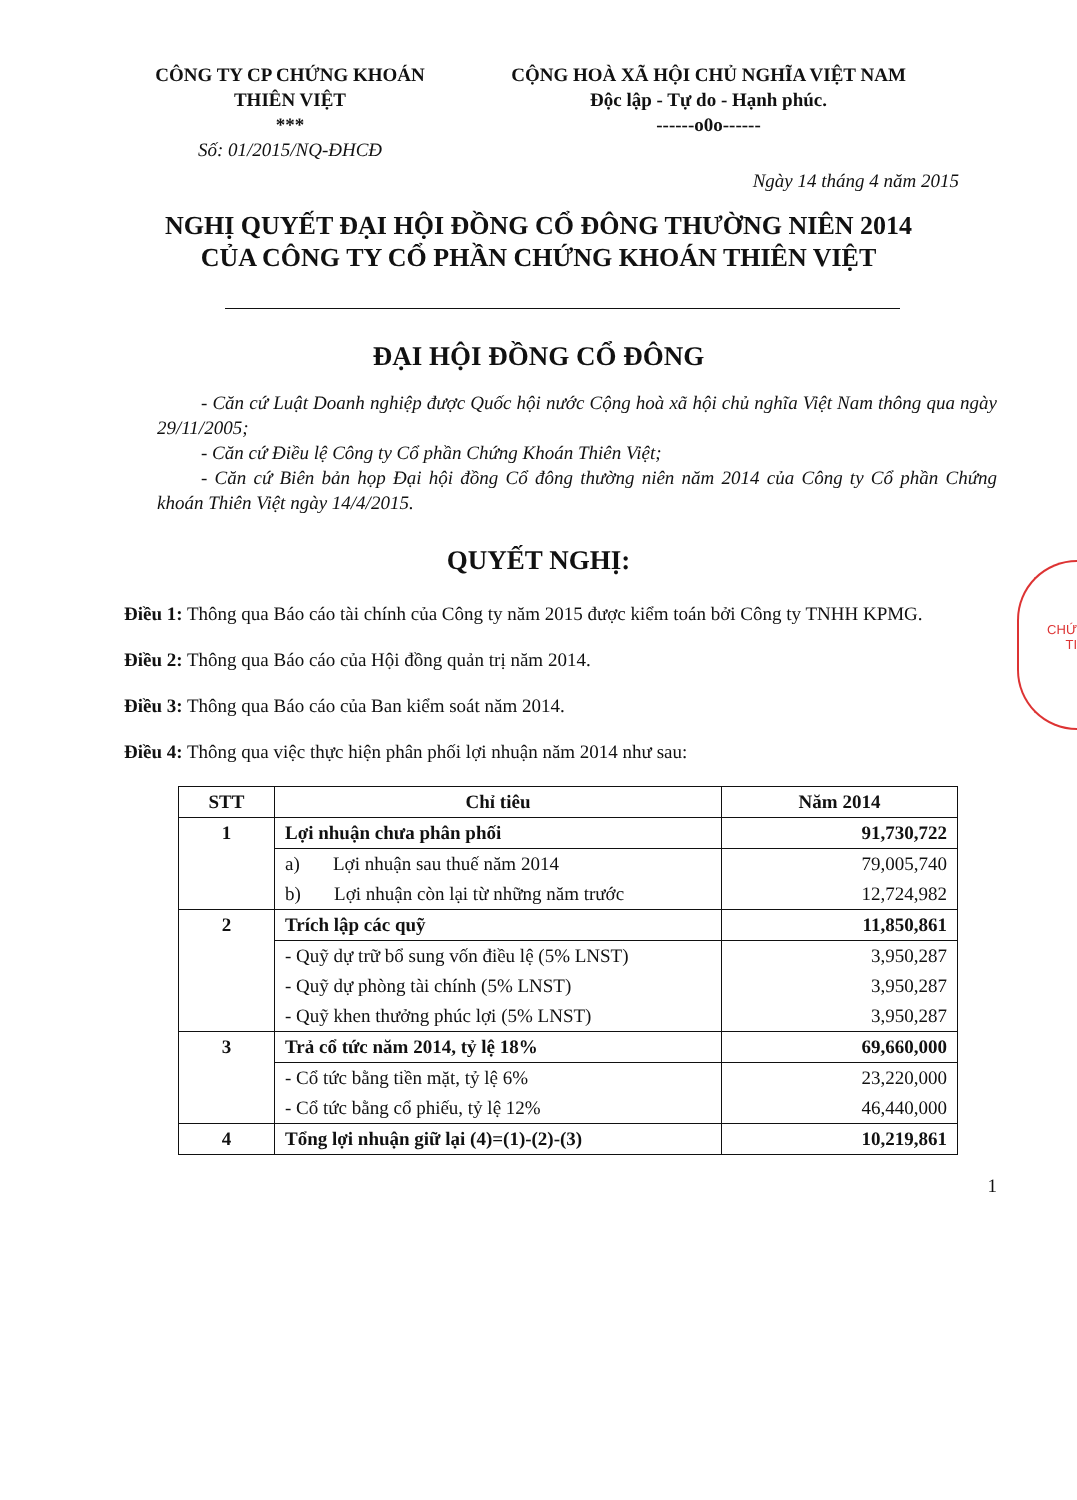CÔNG TY CP CHỨNG KHOÁN
THIÊN VIỆT
***
Số: 01/2015/NQ-ĐHCĐ
CỘNG HOÀ XÃ HỘI CHỦ NGHĨA VIỆT NAM
Độc lập - Tự do - Hạnh phúc.
------o0o------
Ngày 14 tháng 4 năm 2015
NGHỊ QUYẾT ĐẠI HỘI ĐỒNG CỔ ĐÔNG THƯỜNG NIÊN 2014
CỦA CÔNG TY CỔ PHẦN CHỨNG KHOÁN THIÊN VIỆT
ĐẠI HỘI ĐỒNG CỔ ĐÔNG
- Căn cứ Luật Doanh nghiệp được Quốc hội nước Cộng hoà xã hội chủ nghĩa Việt Nam thông qua ngày 29/11/2005;
- Căn cứ Điều lệ Công ty Cổ phần Chứng Khoán Thiên Việt;
- Căn cứ Biên bản họp Đại hội đồng Cổ đông thường niên năm 2014 của Công ty Cổ phần Chứng khoán Thiên Việt ngày 14/4/2015.
QUYẾT NGHỊ:
Điều 1: Thông qua Báo cáo tài chính của Công ty năm 2015 được kiểm toán bởi Công ty TNHH KPMG.
Điều 2: Thông qua Báo cáo của Hội đồng quản trị năm 2014.
Điều 3: Thông qua Báo cáo của Ban kiểm soát năm 2014.
Điều 4: Thông qua việc thực hiện phân phối lợi nhuận năm 2014 như sau:
| STT | Chỉ tiêu | Năm 2014 |
| --- | --- | --- |
| 1 | Lợi nhuận chưa phân phối | 91,730,722 |
| | a) Lợi nhuận sau thuế năm 2014 | 79,005,740 |
| | b) Lợi nhuận còn lại từ những năm trước | 12,724,982 |
| 2 | Trích lập các quỹ | 11,850,861 |
| | - Quỹ dự trữ bổ sung vốn điều lệ (5% LNST) | 3,950,287 |
| | - Quỹ dự phòng tài chính (5% LNST) | 3,950,287 |
| | - Quỹ khen thưởng phúc lợi (5% LNST) | 3,950,287 |
| 3 | Trả cổ tức năm 2014, tỷ lệ 18% | 69,660,000 |
| | - Cổ tức bằng tiền mặt, tỷ lệ 6% | 23,220,000 |
| | - Cổ tức bằng cổ phiếu, tỷ lệ 12% | 46,440,000 |
| 4 | Tổng lợi nhuận giữ lại (4)=(1)-(2)-(3) | 10,219,861 |
1
CHỨ
TI